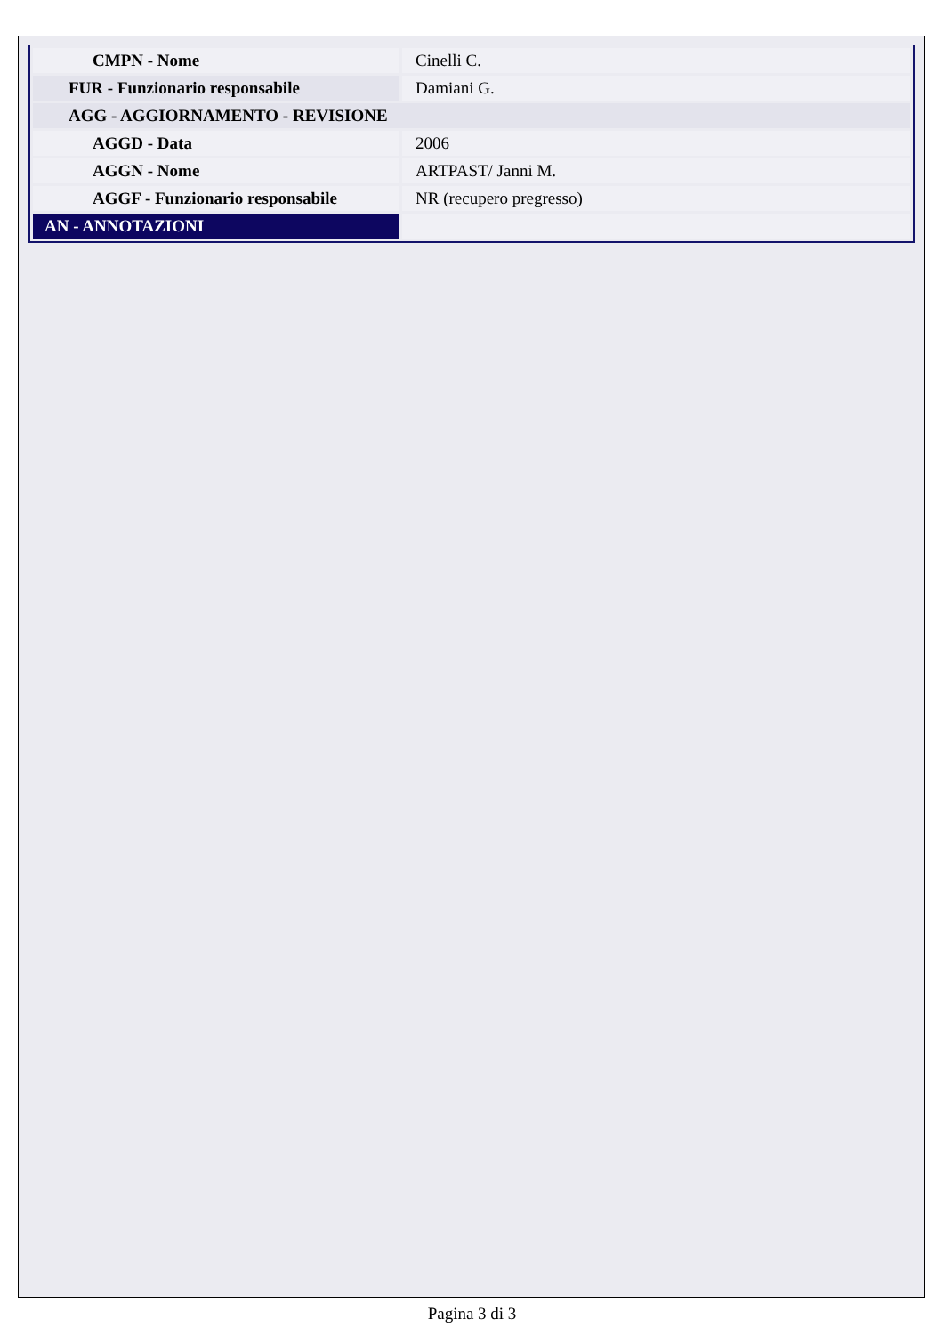| CMPN - Nome | Cinelli C. |
| FUR - Funzionario responsabile | Damiani G. |
| AGG - AGGIORNAMENTO - REVISIONE | |
| AGGD - Data | 2006 |
| AGGN - Nome | ARTPAST/ Janni M. |
| AGGF - Funzionario responsabile | NR (recupero pregresso) |
| AN - ANNOTAZIONI | |
Pagina 3 di 3